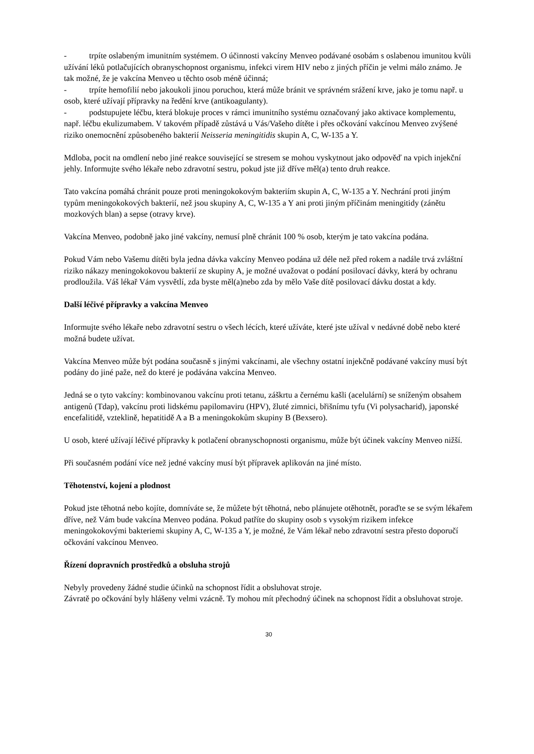- trpíte oslabeným imunitním systémem. O účinnosti vakcíny Menveo podávané osobám s oslabenou imunitou kvůli užívání léků potlačujících obranyschopnost organismu, infekci virem HIV nebo z jiných příčin je velmi málo známo. Je tak možné, že je vakcína Menveo u těchto osob méně účinná;
- trpíte hemofilií nebo jakoukoli jinou poruchou, která může bránit ve správném srážení krve, jako je tomu např. u osob, které užívají přípravky na ředění krve (antikoagulanty).
- podstupujete léčbu, která blokuje proces v rámci imunitního systému označovaný jako aktivace komplementu, např. léčbu ekulizumabem. V takovém případě zůstává u Vás/Vašeho dítěte i přes očkování vakcínou Menveo zvýšené riziko onemocnění způsobeného bakterií Neisseria meningitidis skupin A, C, W-135 a Y.
Mdloba, pocit na omdlení nebo jiné reakce související se stresem se mohou vyskytnout jako odpověď na vpich injekční jehly. Informujte svého lékaře nebo zdravotní sestru, pokud jste již dříve měl(a) tento druh reakce.
Tato vakcína pomáhá chránit pouze proti meningokokovým bakteriím skupin A, C, W-135 a Y. Nechrání proti jiným typům meningokokových bakterií, než jsou skupiny A, C, W-135 a Y ani proti jiným příčinám meningitidy (zánětu mozkových blan) a sepse (otravy krve).
Vakcína Menveo, podobně jako jiné vakcíny, nemusí plně chránit 100 % osob, kterým je tato vakcína podána.
Pokud Vám nebo Vašemu dítěti byla jedna dávka vakcíny Menveo podána už déle než před rokem a nadále trvá zvláštní riziko nákazy meningokokovou bakterií ze skupiny A, je možné uvažovat o podání posilovací dávky, která by ochranu prodloužila. Váš lékař Vám vysvětlí, zda byste měl(a)nebo zda by mělo Vaše dítě posilovací dávku dostat a kdy.
Další léčivé přípravky a vakcína Menveo
Informujte svého lékaře nebo zdravotní sestru o všech lécích, které užíváte, které jste užíval v nedávné době nebo které možná budete užívat.
Vakcína Menveo může být podána současně s jinými vakcínami, ale všechny ostatní injekčně podávané vakcíny musí být podány do jiné paže, než do které je podávána vakcína Menveo.
Jedná se o tyto vakcíny: kombinovanou vakcínu proti tetanu, záškrtu a černému kašli (acelulární) se sníženým obsahem antigenů (Tdap), vakcínu proti lidskému papilomaviru (HPV), žluté zimnici, břišnímu tyfu (Vi polysacharid), japonské encefalitidě, vzteklině, hepatitidě A a B a meningokokům skupiny B (Bexsero).
U osob, které užívají léčivé přípravky k potlačení obranyschopnosti organismu, může být účinek vakcíny Menveo nižší.
Při současném podání více než jedné vakcíny musí být přípravek aplikován na jiné místo.
Těhotenství, kojení a plodnost
Pokud jste těhotná nebo kojíte, domníváte se, že můžete být těhotná, nebo plánujete otěhotnět, poraďte se se svým lékařem dříve, než Vám bude vakcína Menveo podána. Pokud patříte do skupiny osob s vysokým rizikem infekce meningokokovými bakteriemi skupiny A, C, W-135 a Y, je možné, že Vám lékař nebo zdravotní sestra přesto doporučí očkování vakcínou Menveo.
Řízení dopravních prostředků a obsluha strojů
Nebyly provedeny žádné studie účinků na schopnost řídit a obsluhovat stroje.
Závratě po očkování byly hlášeny velmi vzácně. Ty mohou mít přechodný účinek na schopnost řídit a obsluhovat stroje.
30